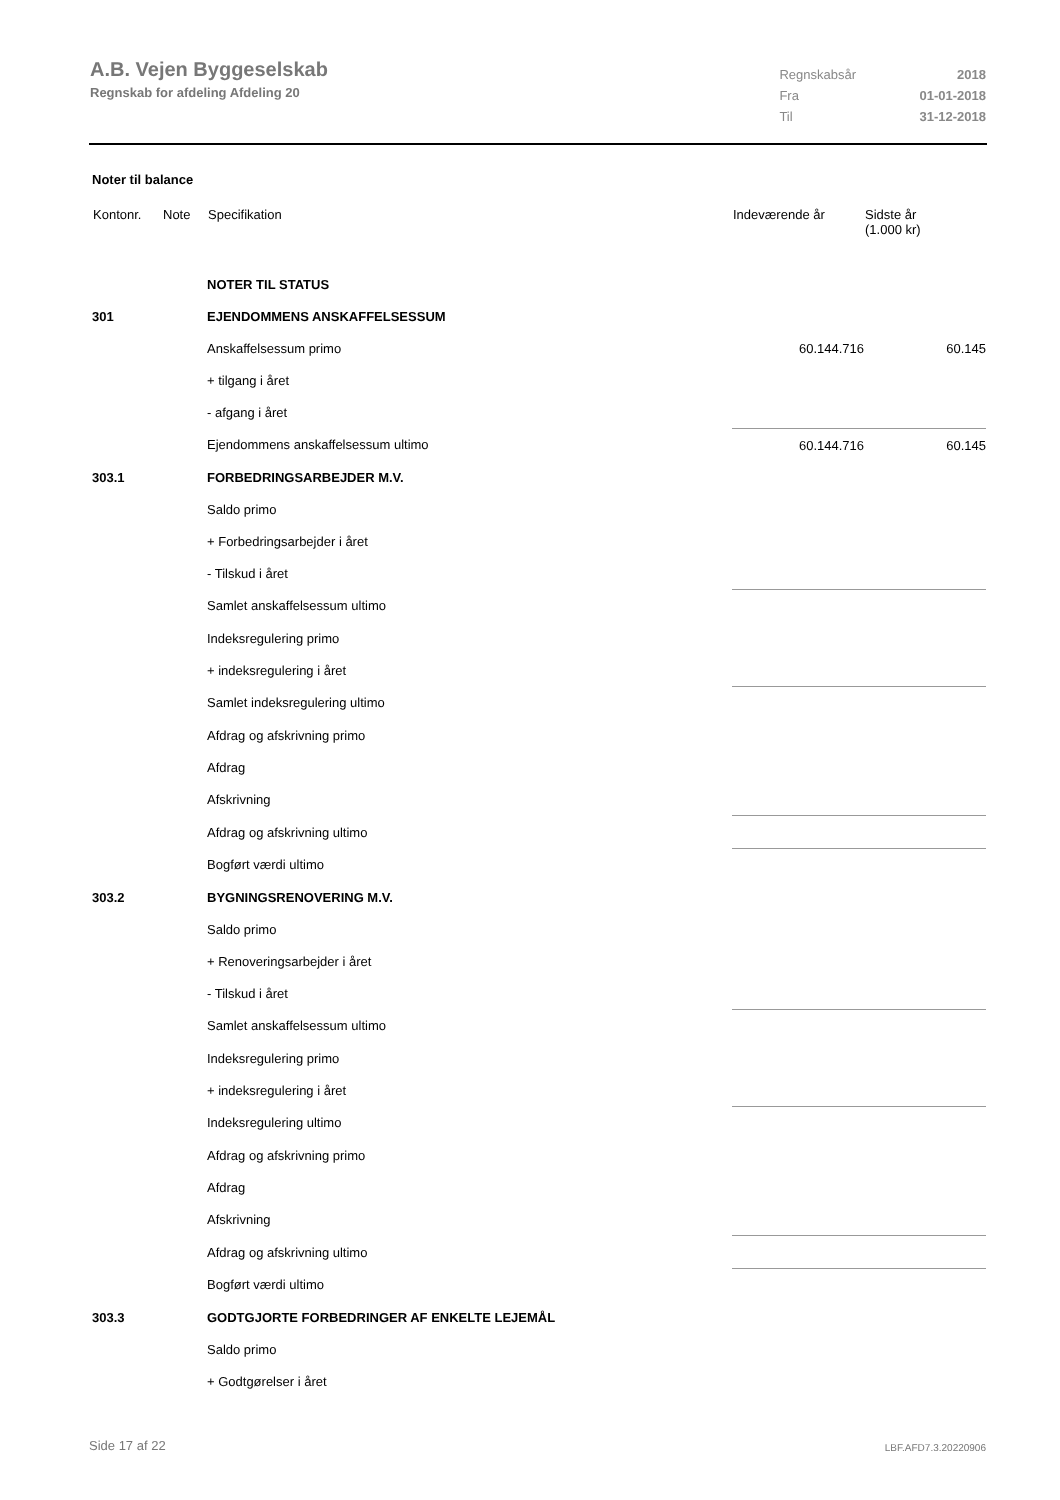A.B. Vejen Byggeselskab
Regnskab for afdeling Afdeling 20
| Regnskabsår | 2018 |
| Fra | 01-01-2018 |
| Til | 31-12-2018 |
Noter til balance
| Kontonr. | Note | Specifikation | Indeværende år | Sidste år (1.000 kr) |
| --- | --- | --- | --- | --- |
| | | NOTER TIL STATUS | | |
| 301 | | EJENDOMMENS ANSKAFFELSESSUM | | |
| | | Anskaffelsessum primo | 60.144.716 | 60.145 |
| | | + tilgang i året | | |
| | | - afgang i året | | |
| | | Ejendommens anskaffelsessum ultimo | 60.144.716 | 60.145 |
| 303.1 | | FORBEDRINGSARBEJDER M.V. | | |
| | | Saldo primo | | |
| | | + Forbedringsarbejder i året | | |
| | | - Tilskud i året | | |
| | | Samlet anskaffelsessum ultimo | | |
| | | Indeksregulering primo | | |
| | | + indeksregulering i året | | |
| | | Samlet indeksregulering ultimo | | |
| | | Afdrag og afskrivning primo | | |
| | | Afdrag | | |
| | | Afskrivning | | |
| | | Afdrag og afskrivning ultimo | | |
| | | Bogført værdi ultimo | | |
| 303.2 | | BYGNINGSRENOVERING M.V. | | |
| | | Saldo primo | | |
| | | + Renoveringsarbejder i året | | |
| | | - Tilskud i året | | |
| | | Samlet anskaffelsessum ultimo | | |
| | | Indeksregulering primo | | |
| | | + indeksregulering i året | | |
| | | Indeksregulering ultimo | | |
| | | Afdrag og afskrivning primo | | |
| | | Afdrag | | |
| | | Afskrivning | | |
| | | Afdrag og afskrivning ultimo | | |
| | | Bogført værdi ultimo | | |
| 303.3 | | GODTGJORTE FORBEDRINGER AF ENKELTE LEJEMÅL | | |
| | | Saldo primo | | |
| | | + Godtgørelser i året | | |
Side 17 af 22 LBF.AFD7.3.20220906